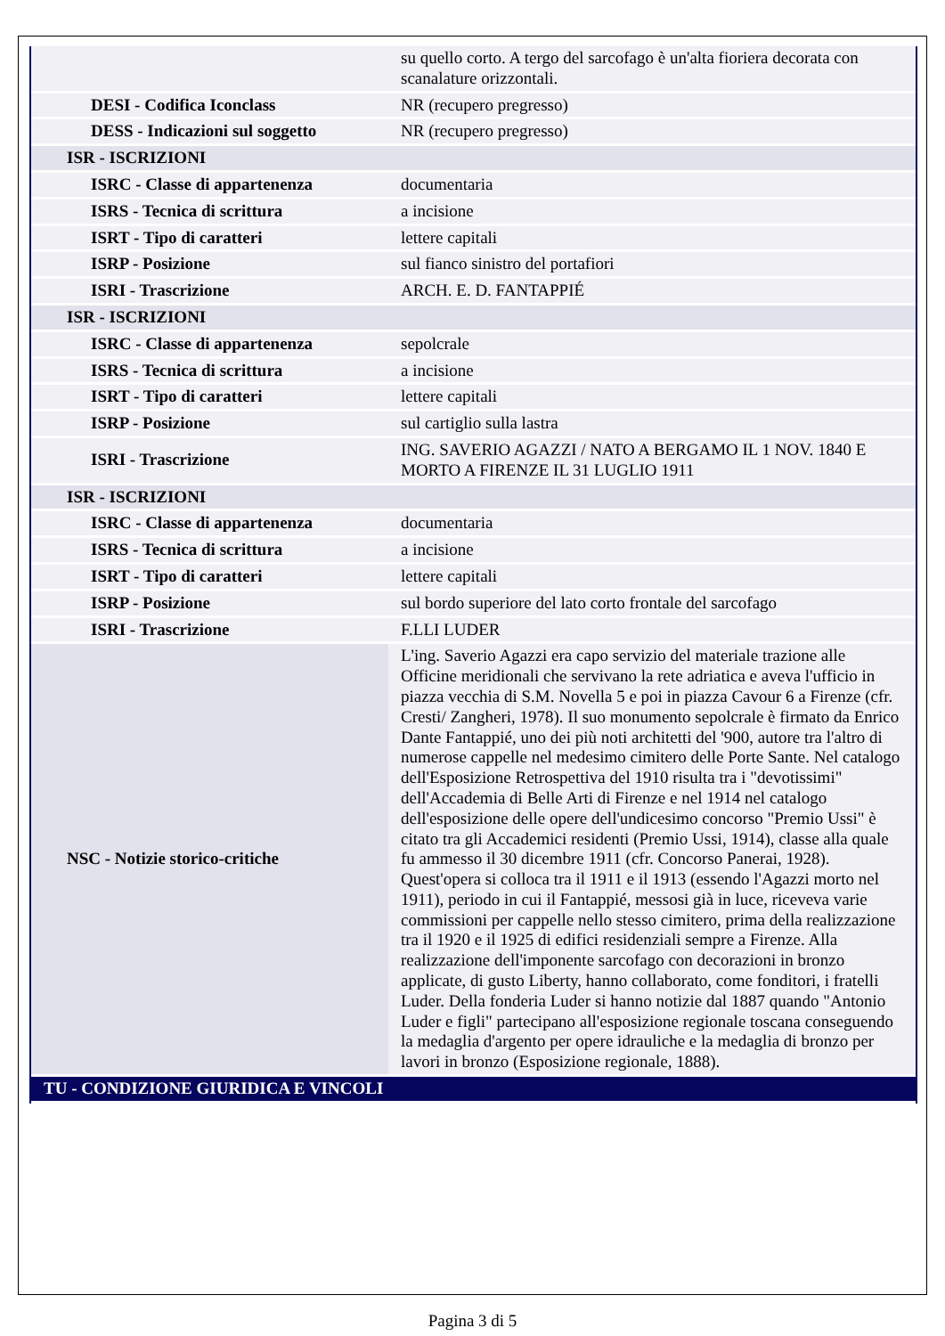| | su quello corto. A tergo del sarcofago è un'alta fioriera decorata con scanalature orizzontali. |
| DESI - Codifica Iconclass | NR (recupero pregresso) |
| DESS - Indicazioni sul soggetto | NR (recupero pregresso) |
| ISR - ISCRIZIONI | |
| ISRC - Classe di appartenenza | documentaria |
| ISRS - Tecnica di scrittura | a incisione |
| ISRT - Tipo di caratteri | lettere capitali |
| ISRP - Posizione | sul fianco sinistro del portafiori |
| ISRI - Trascrizione | ARCH. E. D. FANTAPPIÉ |
| ISR - ISCRIZIONI | |
| ISRC - Classe di appartenenza | sepolcrale |
| ISRS - Tecnica di scrittura | a incisione |
| ISRT - Tipo di caratteri | lettere capitali |
| ISRP - Posizione | sul cartiglio sulla lastra |
| ISRI - Trascrizione | ING. SAVERIO AGAZZI / NATO A BERGAMO IL 1 NOV. 1840 E MORTO A FIRENZE IL 31 LUGLIO 1911 |
| ISR - ISCRIZIONI | |
| ISRC - Classe di appartenenza | documentaria |
| ISRS - Tecnica di scrittura | a incisione |
| ISRT - Tipo di caratteri | lettere capitali |
| ISRP - Posizione | sul bordo superiore del lato corto frontale del sarcofago |
| ISRI - Trascrizione | F.LLI LUDER |
| NSC - Notizie storico-critiche | L'ing. Saverio Agazzi era capo servizio del materiale trazione alle Officine meridionali che servivano la rete adriatica e aveva l'ufficio in piazza vecchia di S.M. Novella 5 e poi in piazza Cavour 6 a Firenze (cfr. Cresti/ Zangheri, 1978). Il suo monumento sepolcrale è firmato da Enrico Dante Fantappié, uno dei più noti architetti del '900, autore tra l'altro di numerose cappelle nel medesimo cimitero delle Porte Sante. Nel catalogo dell'Esposizione Retrospettiva del 1910 risulta tra i "devotissimi" dell'Accademia di Belle Arti di Firenze e nel 1914 nel catalogo dell'esposizione delle opere dell'undicesimo concorso "Premio Ussi" è citato tra gli Accademici residenti (Premio Ussi, 1914), classe alla quale fu ammesso il 30 dicembre 1911 (cfr. Concorso Panerai, 1928). Quest'opera si colloca tra il 1911 e il 1913 (essendo l'Agazzi morto nel 1911), periodo in cui il Fantappié, messosi già in luce, riceveva varie commissioni per cappelle nello stesso cimitero, prima della realizzazione tra il 1920 e il 1925 di edifici residenziali sempre a Firenze. Alla realizzazione dell'imponente sarcofago con decorazioni in bronzo applicate, di gusto Liberty, hanno collaborato, come fonditori, i fratelli Luder. Della fonderia Luder si hanno notizie dal 1887 quando "Antonio Luder e figli" partecipano all'esposizione regionale toscana conseguendo la medaglia d'argento per opere idrauliche e la medaglia di bronzo per lavori in bronzo (Esposizione regionale, 1888). |
| TU - CONDIZIONE GIURIDICA E VINCOLI | |
Pagina 3 di 5